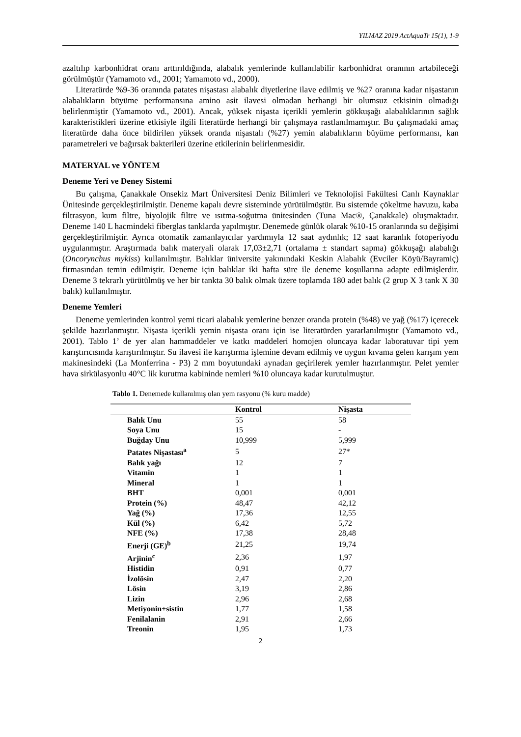YILMAZ 2019 ActAquaTr 15(1), 1-9
azaltılıp karbonhidrat oranı arttırıldığında, alabalık yemlerinde kullanılabilir karbonhidrat oranının artabileceği görülmüştür (Yamamoto vd., 2001; Yamamoto vd., 2000).
Literatürde %9-36 oranında patates nişastası alabalık diyetlerine ilave edilmiş ve %27 oranına kadar nişastanın alabalıkların büyüme performansına amino asit ilavesi olmadan herhangi bir olumsuz etkisinin olmadığı belirlenmiştir (Yamamoto vd., 2001). Ancak, yüksek nişasta içerikli yemlerin gökkuşağı alabalıklarının sağlık karakteristikleri üzerine etkisiyle ilgili literatürde herhangi bir çalışmaya rastlanılmamıştır. Bu çalışmadaki amaç literatürde daha önce bildirilen yüksek oranda nişastalı (%27) yemin alabalıkların büyüme performansı, kan parametreleri ve bağırsak bakterileri üzerine etkilerinin belirlenmesidir.
MATERYAL ve YÖNTEM
Deneme Yeri ve Deney Sistemi
Bu çalışma, Çanakkale Onsekiz Mart Üniversitesi Deniz Bilimleri ve Teknolojisi Fakültesi Canlı Kaynaklar Ünitesinde gerçekleştirilmiştir. Deneme kapalı devre sisteminde yürütülmüştür. Bu sistemde çökeltme havuzu, kaba filtrasyon, kum filtre, biyolojik filtre ve ısıtma-soğutma ünitesinden (Tuna Mac®, Çanakkale) oluşmaktadır. Deneme 140 L hacmindeki fiberglas tanklarda yapılmıştır. Denemede günlük olarak %10-15 oranlarında su değişimi gerçekleştirilmiştir. Ayrıca otomatik zamanlayıcılar yardımıyla 12 saat aydınlık; 12 saat karanlık fotoperiyodu uygulanmıştır. Araştırmada balık materyali olarak 17,03±2,71 (ortalama ± standart sapma) gökkuşağı alabalığı (Oncorynchus mykiss) kullanılmıştır. Balıklar üniversite yakınındaki Keskin Alabalık (Evciler Köyü/Bayramiç) firmasından temin edilmiştir. Deneme için balıklar iki hafta süre ile deneme koşullarına adapte edilmişlerdir. Deneme 3 tekrarlı yürütülmüş ve her bir tankta 30 balık olmak üzere toplamda 180 adet balık (2 grup X 3 tank X 30 balık) kullanılmıştır.
Deneme Yemleri
Deneme yemlerinden kontrol yemi ticari alabalık yemlerine benzer oranda protein (%48) ve yağ (%17) içerecek şekilde hazırlanmıştır. Nişasta içerikli yemin nişasta oranı için ise literatürden yararlanılmıştır (Yamamoto vd., 2001). Tablo 1’ de yer alan hammaddeler ve katkı maddeleri homojen oluncaya kadar laboratuvar tipi yem karıştırıcısında karıştırılmıştır. Su ilavesi ile karıştırma işlemine devam edilmiş ve uygun kıvama gelen karışım yem makinesindeki (La Monferrina - P3) 2 mm boyutundaki aynadan geçirilerek yemler hazırlanmıştır. Pelet yemler hava sirkülasyonlu 40°C lik kurutma kabininde nemleri %10 oluncaya kadar kurutulmuştur.
Tablo 1. Denemede kullanılmış olan yem rasyonu (% kuru madde)
| | Kontrol | Nişasta |
| --- | --- | --- |
| Balık Unu | 55 | 58 |
| Soya Unu | 15 | - |
| Buğday Unu | 10,999 | 5,999 |
| Patates Nişastası<sup>a</sup> | 5 | 27* |
| Balık yağı | 12 | 7 |
| Vitamin | 1 | 1 |
| Mineral | 1 | 1 |
| BHT | 0,001 | 0,001 |
| Protein (%) | 48,47 | 42,12 |
| Yağ (%) | 17,36 | 12,55 |
| Kül (%) | 6,42 | 5,72 |
| NFE (%) | 17,38 | 28,48 |
| Enerji (GE)<sup>b</sup> | 21,25 | 19,74 |
| Arjinin<sup>c</sup> | 2,36 | 1,97 |
| Histidin | 0,91 | 0,77 |
| İzolösin | 2,47 | 2,20 |
| Lösin | 3,19 | 2,86 |
| Lizin | 2,96 | 2,68 |
| Metiyonin+sistin | 1,77 | 1,58 |
| Fenilalanin | 2,91 | 2,66 |
| Treonin | 1,95 | 1,73 |
2